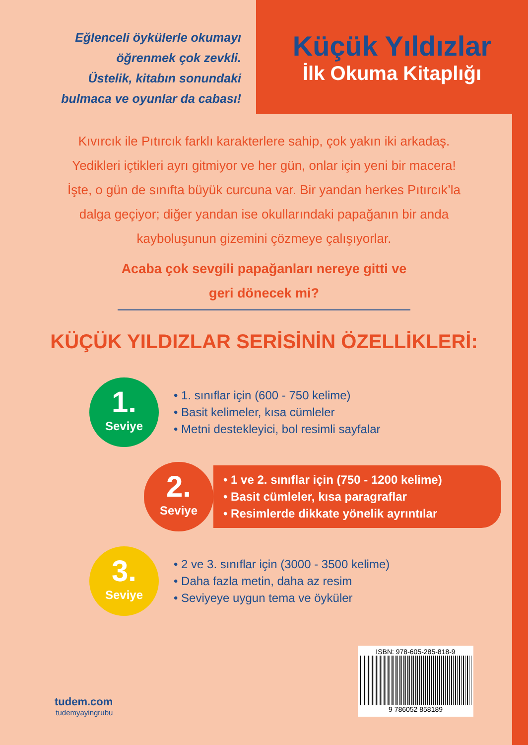Eğlenceli öykülerle okumayı
öğrenmek çok zevkli.
Üstelik, kitabın sonundaki
bulmaca ve oyunlar da cabası!
Küçük Yıldızlar
İlk Okuma Kitaplığı
Kıvırcık ile Pıtırcık farklı karakterlere sahip, çok yakın iki arkadaş. Yedikleri içtikleri ayrı gitmiyor ve her gün, onlar için yeni bir macera! İşte, o gün de sınıfta büyük curcuna var. Bir yandan herkes Pıtırcık’la dalga geçiyor; diğer yandan ise okullarındaki papağanın bir anda kayboluşunun gizemini çözmeye çalışıyorlar.
Acaba çok sevgili papağanları nereye gitti ve
geri dönecek mi?
KÜÇÜK YILDIZLAR SERİSİNİN ÖZELLİKLERİ:
1.
Seviye
• 1. sınıflar için (600 - 750 kelime)
• Basit kelimeler, kısa cümleler
• Metni destekleyici, bol resimli sayfalar
2.
Seviye
• 1 ve 2. sınıflar için (750 - 1200 kelime)
• Basit cümleler, kısa paragraflar
• Resimlerde dikkate yönelik ayrıntılar
3.
Seviye
• 2 ve 3. sınıflar için (3000 - 3500 kelime)
• Daha fazla metin, daha az resim
• Seviyeye uygun tema ve öyküler
tudem.com
tudemyayingrubu
ISBN: 978-605-285-818-9
9 786052 858189